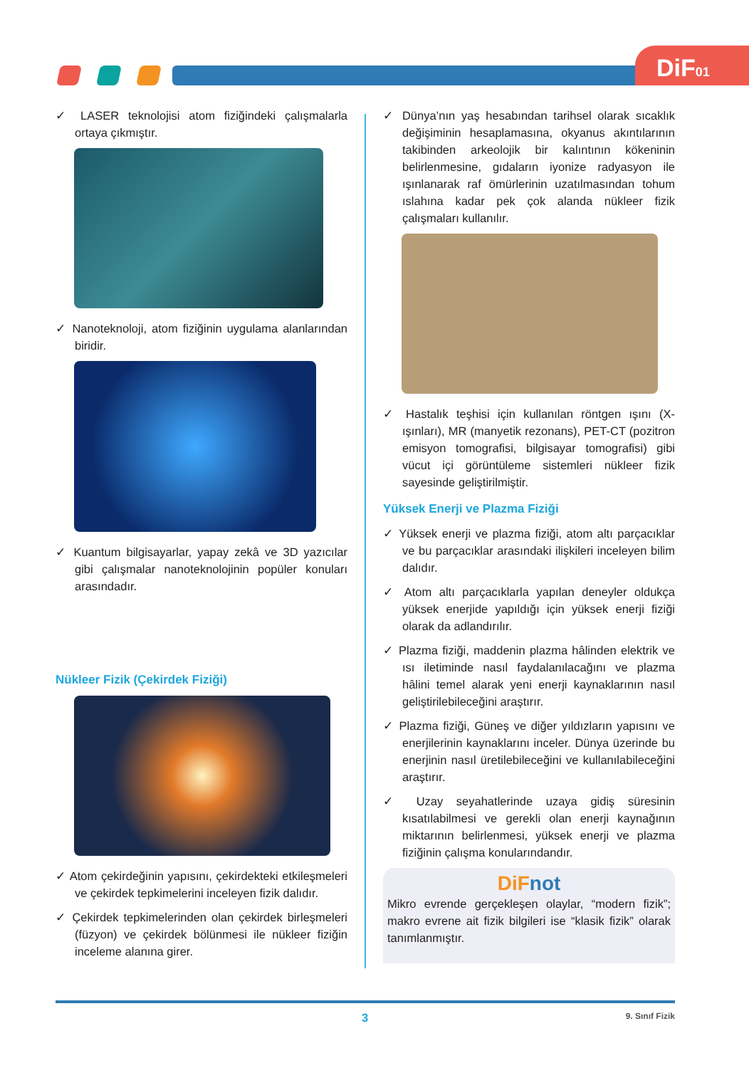DiF01
✓ LASER teknolojisi atom fiziğindeki çalışmalarla ortaya çıkmıştır.
✓ Nanoteknoloji, atom fiziğinin uygulama alanlarından biridir.
✓ Kuantum bilgisayarlar, yapay zekâ ve 3D yazıcılar gibi çalışmalar nanoteknolojinin popüler konuları arasındadır.
Nükleer Fizik (Çekirdek Fiziği)
✓ Atom çekirdeğinin yapısını, çekirdekteki etkileşmeleri ve çekirdek tepkimelerini inceleyen fizik dalıdır.
✓ Çekirdek tepkimelerinden olan çekirdek birleşmeleri (füzyon) ve çekirdek bölünmesi ile nükleer fiziğin inceleme alanına girer.
✓ Dünya’nın yaş hesabından tarihsel olarak sıcaklık değişiminin hesaplamasına, okyanus akıntılarının takibinden arkeolojik bir kalıntının kökeninin belirlenmesine, gıdaların iyonize radyasyon ile ışınlanarak raf ömürlerinin uzatılmasından tohum ıslahına kadar pek çok alanda nükleer fizik çalışmaları kullanılır.
✓ Hastalık teşhisi için kullanılan röntgen ışını (X-ışınları), MR (manyetik rezonans), PET-CT (pozitron emisyon tomografisi, bilgisayar tomografisi) gibi vücut içi görüntüleme sistemleri nükleer fizik sayesinde geliştirilmiştir.
Yüksek Enerji ve Plazma Fiziği
✓ Yüksek enerji ve plazma fiziği, atom altı parçacıklar ve bu parçacıklar arasındaki ilişkileri inceleyen bilim dalıdır.
✓ Atom altı parçacıklarla yapılan deneyler oldukça yüksek enerjide yapıldığı için yüksek enerji fiziği olarak da adlandırılır.
✓ Plazma fiziği, maddenin plazma hâlinden elektrik ve ısı iletiminde nasıl faydalanılacağını ve plazma hâlini temel alarak yeni enerji kaynaklarının nasıl geliştirilebileceğini araştırır.
✓ Plazma fiziği, Güneş ve diğer yıldızların yapısını ve enerjilerinin kaynaklarını inceler. Dünya üzerinde bu enerjinin nasıl üretilebileceğini ve kullanılabileceğini araştırır.
✓ Uzay seyahatlerinde uzaya gidiş süresinin kısatılabilmesi ve gerekli olan enerji kaynağının miktarının belirlenmesi, yüksek enerji ve plazma fiziğinin çalışma konularındandır.
DiFnot
Mikro evrende gerçekleşen olaylar, “modern fizik”; makro evrene ait fizik bilgileri ise “klasik fizik” olarak tanımlanmıştır.
3 9. Sınıf Fizik